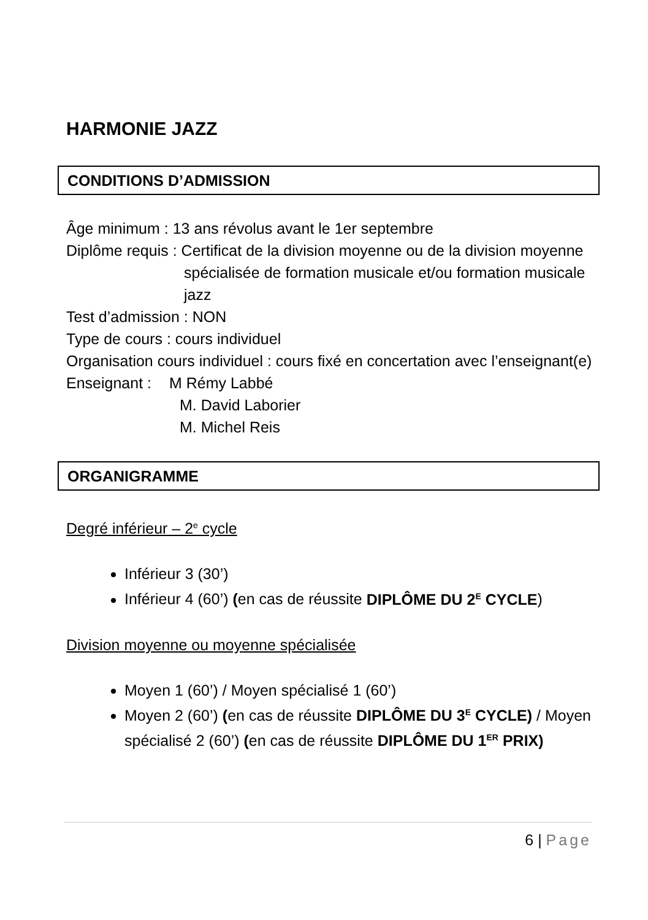HARMONIE JAZZ
CONDITIONS D’ADMISSION
Âge minimum : 13 ans révolus avant le 1er septembre
Diplôme requis : Certificat de la division moyenne ou de la division moyenne
spécialisée de formation musicale et/ou formation musicale
jazz
Test d’admission : NON
Type de cours : cours individuel
Organisation cours individuel : cours fixé en concertation avec l’enseignant(e)
Enseignant : M Rémy Labbé
M. David Laborier
M. Michel Reis
ORGANIGRAMME
Degré inférieur – 2<sup>e</sup> cycle
Inférieur 3 (30’)
Inférieur 4 (60’) (en cas de réussite DIPLÔME DU 2<sup>E</sup> CYCLE)
Division moyenne ou moyenne spécialisée
Moyen 1 (60’) / Moyen spécialisé 1 (60’)
Moyen 2 (60’) (en cas de réussite DIPLÔME DU 3<sup>E</sup> CYCLE) / Moyen spécialisé 2 (60’) (en cas de réussite DIPLÔME DU 1<sup>ER</sup> PRIX)
6 | Page